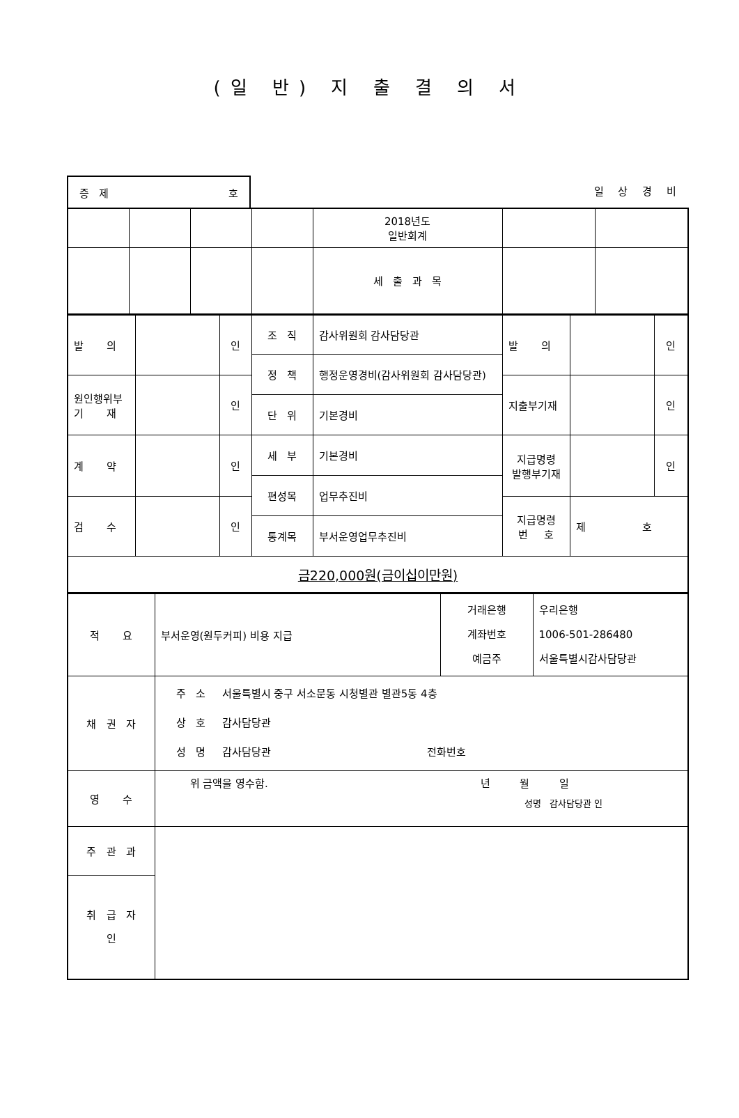(일 반) 지 출 결 의 서
증 제 호
일 상 경 비
| | | | | 2018년도 일반회계 | | |
| | | | | 세 출 과 목 | | |
| 발 의 | | 인 | 조 직 | 감사위원회 감사담당관 | 발 의 | | 인 |
| | | | 정 책 | 행정운영경비(감사위원회 감사담당관) | | | |
| 원인행위부 기 재 | | 인 | | | 지출부기재 | | 인 |
| | | | 단 위 | 기본경비 | | | |
| 계 약 | | 인 | 세 부 | 기본경비 | 지급명령 발행부기재 | | 인 |
| | | | 편성목 | 업무추진비 | | | |
| 검 수 | | 인 | | | 지급명령 번 호 | 제 호 | |
| | | | 통계목 | 부서운영업무추진비 | | | |
| 금220,000원(금이십이만원) | | | | | | | |
| 적 요 | 부서운영(원두커피) 비용 지급 | 거래은행 계좌번호 예금주 | 우리은행 1006-501-286480 서울특별시감사담당관 |
| 채 권 자 | 주 소 서울특별시 중구 서소문동 시청별관 별관5동 4층 상 호 감사담당관 성 명 감사담당관 전화번호 | | |
| 영 수 | 위 금액을 영수함. 년 월 일 성명 감사담당관 인 | | |
| 주 관 과 | | | |
| 취 급 자 인 | | | |